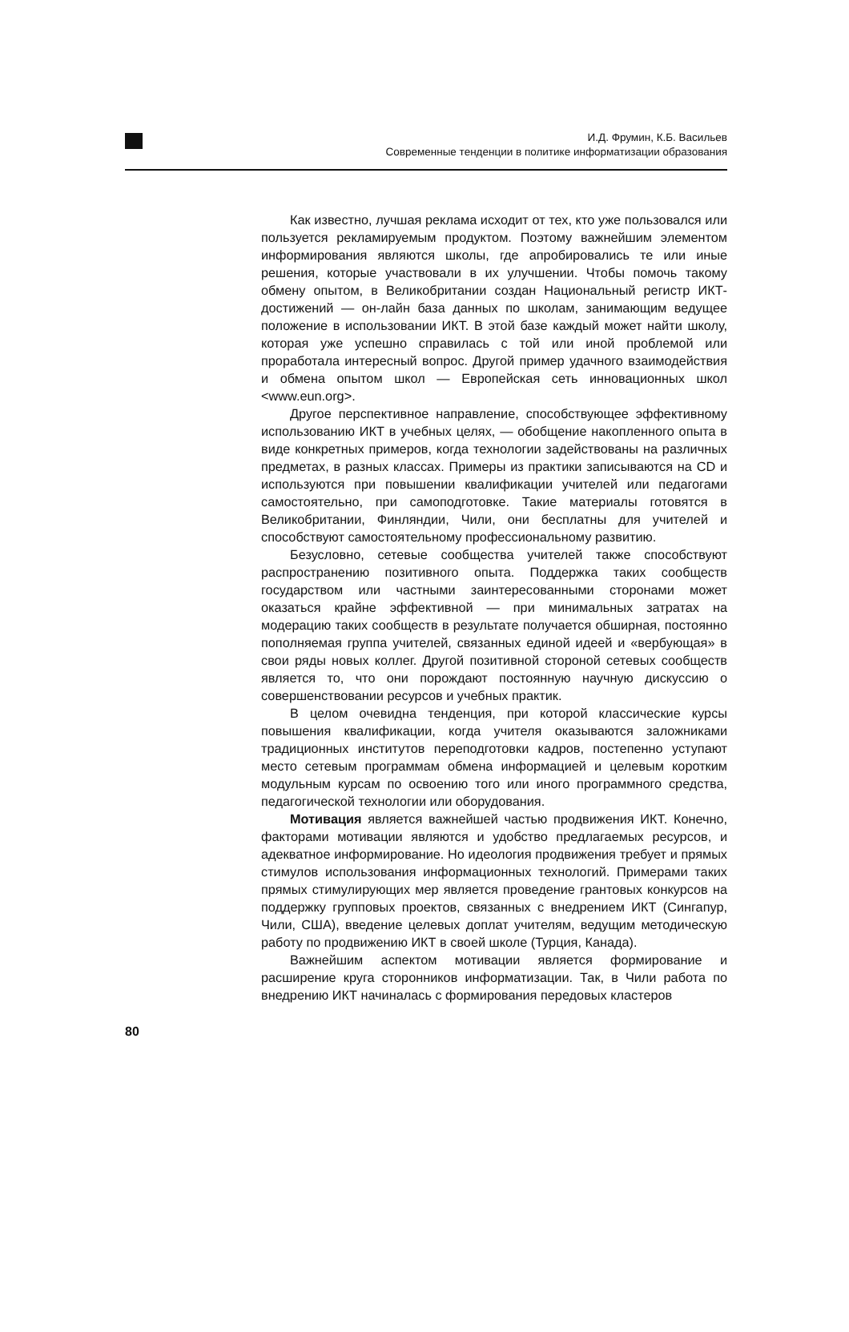И.Д. Фрумин, К.Б. Васильев
Современные тенденции в политике информатизации образования
Как известно, лучшая реклама исходит от тех, кто уже пользовался или пользуется рекламируемым продуктом. Поэтому важнейшим элементом информирования являются школы, где апробировались те или иные решения, которые участвовали в их улучшении. Чтобы помочь такому обмену опытом, в Великобритании создан Национальный регистр ИКТ-достижений — он-лайн база данных по школам, занимающим ведущее положение в использовании ИКТ. В этой базе каждый может найти школу, которая уже успешно справилась с той или иной проблемой или проработала интересный вопрос. Другой пример удачного взаимодействия и обмена опытом школ — Европейская сеть инновационных школ <www.eun.org>.
Другое перспективное направление, способствующее эффективному использованию ИКТ в учебных целях, — обобщение накопленного опыта в виде конкретных примеров, когда технологии задействованы на различных предметах, в разных классах. Примеры из практики записываются на CD и используются при повышении квалификации учителей или педагогами самостоятельно, при самоподготовке. Такие материалы готовятся в Великобритании, Финляндии, Чили, они бесплатны для учителей и способствуют самостоятельному профессиональному развитию.
Безусловно, сетевые сообщества учителей также способствуют распространению позитивного опыта. Поддержка таких сообществ государством или частными заинтересованными сторонами может оказаться крайне эффективной — при минимальных затратах на модерацию таких сообществ в результате получается обширная, постоянно пополняемая группа учителей, связанных единой идеей и «вербующая» в свои ряды новых коллег. Другой позитивной стороной сетевых сообществ является то, что они порождают постоянную научную дискуссию о совершенствовании ресурсов и учебных практик.
В целом очевидна тенденция, при которой классические курсы повышения квалификации, когда учителя оказываются заложниками традиционных институтов переподготовки кадров, постепенно уступают место сетевым программам обмена информацией и целевым коротким модульным курсам по освоению того или иного программного средства, педагогической технологии или оборудования.
Мотивация является важнейшей частью продвижения ИКТ. Конечно, факторами мотивации являются и удобство предлагаемых ресурсов, и адекватное информирование. Но идеология продвижения требует и прямых стимулов использования информационных технологий. Примерами таких прямых стимулирующих мер является проведение грантовых конкурсов на поддержку групповых проектов, связанных с внедрением ИКТ (Сингапур, Чили, США), введение целевых доплат учителям, ведущим методическую работу по продвижению ИКТ в своей школе (Турция, Канада).
Важнейшим аспектом мотивации является формирование и расширение круга сторонников информатизации. Так, в Чили работа по внедрению ИКТ начиналась с формирования передовых кластеров
80